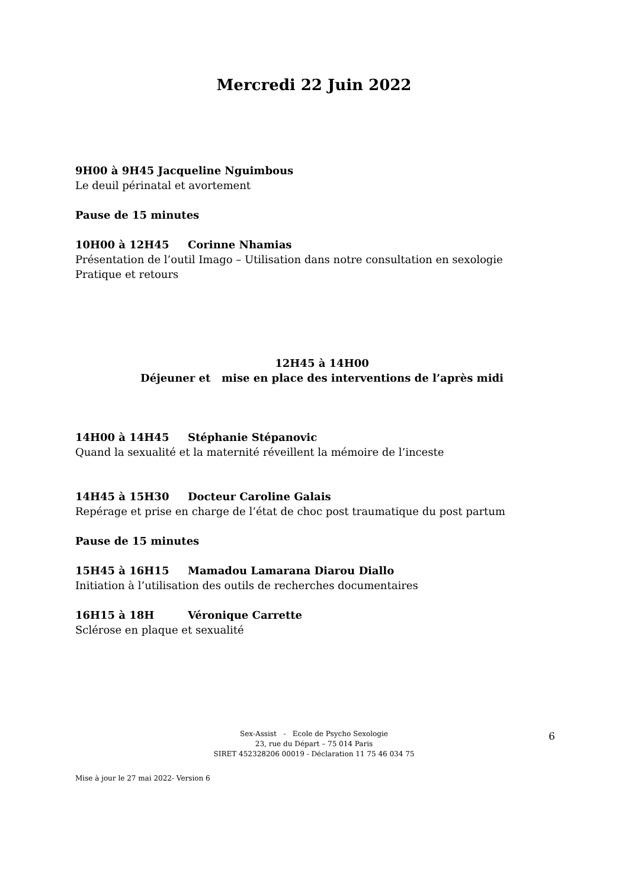Mercredi 22 Juin 2022
9H00 à 9H45 Jacqueline Nguimbous
Le deuil périnatal et avortement
Pause de 15 minutes
10H00 à 12H45 Corinne Nhamias
Présentation de l’outil Imago – Utilisation dans notre consultation en sexologie
Pratique et retours
12H45 à 14H00
Déjeuner et mise en place des interventions de l’après midi
14H00 à 14H45 Stéphanie Stépanovic
Quand la sexualité et la maternité réveillent la mémoire de l’inceste
14H45 à 15H30 Docteur Caroline Galais
Repérage et prise en charge de l’état de choc post traumatique du post partum
Pause de 15 minutes
15H45 à 16H15 Mamadou Lamarana Diarou Diallo
Initiation à l’utilisation des outils de recherches documentaires
16H15 à 18H Véronique Carrette
Sclérose en plaque et sexualité
Sex-Assist - Ecole de Psycho Sexologie
23, rue du Départ – 75 014 Paris
SIRET 452328206 00019 - Déclaration 11 75 46 034 75
6
Mise à jour le 27 mai 2022- Version 6